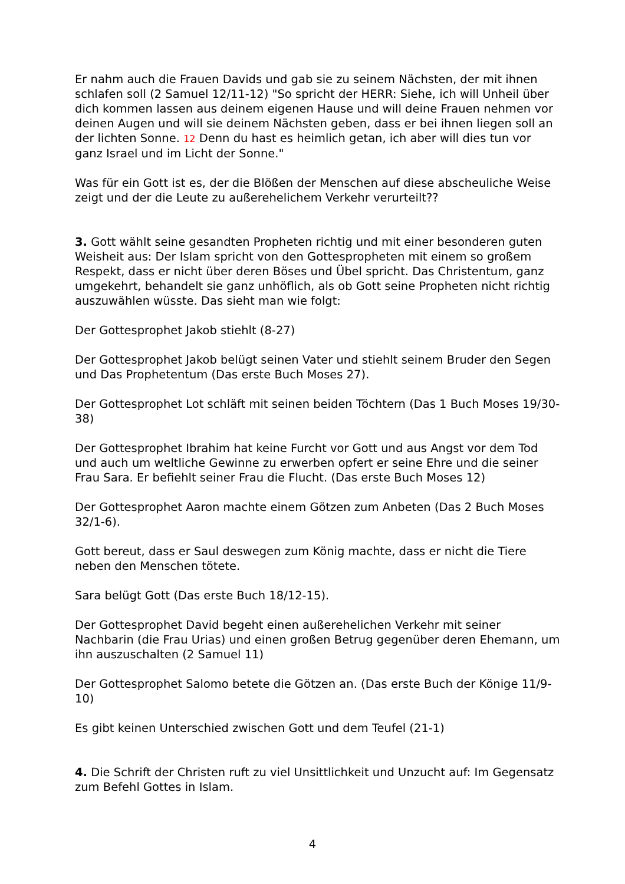Er nahm auch die Frauen Davids und gab sie zu seinem Nächsten, der mit ihnen schlafen soll (2 Samuel 12/11-12) "So spricht der HERR: Siehe, ich will Unheil über dich kommen lassen aus deinem eigenen Hause und will deine Frauen nehmen vor deinen Augen und will sie deinem Nächsten geben, dass er bei ihnen liegen soll an der lichten Sonne. 12 Denn du hast es heimlich getan, ich aber will dies tun vor ganz Israel und im Licht der Sonne."
Was für ein Gott ist es, der die Blößen der Menschen auf diese abscheuliche Weise zeigt und der die Leute zu außerehelichem Verkehr verurteilt??
3. Gott wählt seine gesandten Propheten richtig und mit einer besonderen guten Weisheit aus: Der Islam spricht von den Gottespropheten mit einem so großem Respekt, dass er nicht über deren Böses und Übel spricht. Das Christentum, ganz umgekehrt, behandelt sie ganz unhöflich, als ob Gott seine Propheten nicht richtig auszuwählen wüsste. Das sieht man wie folgt:
Der Gottesprophet Jakob stiehlt (8-27)
Der Gottesprophet Jakob belügt seinen Vater und stiehlt seinem Bruder den Segen und Das Prophetentum (Das erste Buch Moses 27).
Der Gottesprophet Lot schläft mit seinen beiden Töchtern (Das 1 Buch Moses 19/30-38)
Der Gottesprophet Ibrahim hat keine Furcht vor Gott und aus Angst vor dem Tod und auch um weltliche Gewinne zu erwerben opfert er seine Ehre und die seiner Frau Sara. Er befiehlt seiner Frau die Flucht. (Das erste Buch Moses 12)
Der Gottesprophet Aaron machte einem Götzen zum Anbeten (Das 2 Buch Moses 32/1-6).
Gott bereut, dass er Saul deswegen zum König machte, dass er nicht die Tiere neben den Menschen tötete.
Sara belügt Gott (Das erste Buch 18/12-15).
Der Gottesprophet David begeht einen außerehelichen Verkehr mit seiner Nachbarin (die Frau Urias) und einen großen Betrug gegenüber deren Ehemann, um ihn auszuschalten (2 Samuel 11)
Der Gottesprophet Salomo betete die Götzen an. (Das erste Buch der Könige 11/9-10)
Es gibt keinen Unterschied zwischen Gott und dem Teufel (21-1)
4. Die Schrift der Christen ruft zu viel Unsittlichkeit und Unzucht auf: Im Gegensatz zum Befehl Gottes in Islam.
4